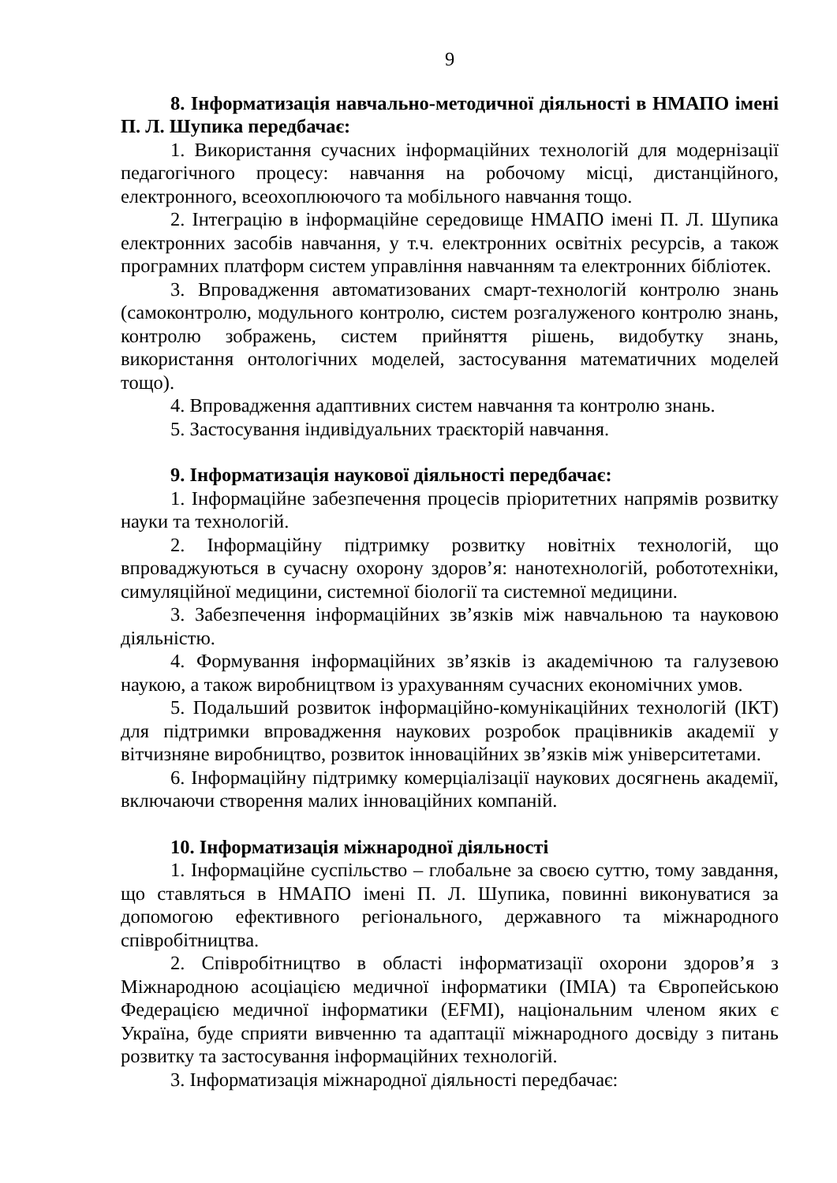9
8. Інформатизація навчально-методичної діяльності в НМАПО імені П. Л. Шупика передбачає:
1. Використання сучасних інформаційних технологій для модернізації педагогічного процесу: навчання на робочому місці, дистанційного, електронного, всеохоплюючого та мобільного навчання тощо.
2. Інтеграцію в інформаційне середовище НМАПО імені П. Л. Шупика електронних засобів навчання, у т.ч. електронних освітніх ресурсів, а також програмних платформ систем управління навчанням та електронних бібліотек.
3. Впровадження автоматизованих смарт-технологій контролю знань (самоконтролю, модульного контролю, систем розгалуженого контролю знань, контролю зображень, систем прийняття рішень, видобутку знань, використання онтологічних моделей, застосування математичних моделей тощо).
4. Впровадження адаптивних систем навчання та контролю знань.
5. Застосування індивідуальних траєкторій навчання.
9. Інформатизація наукової діяльності передбачає:
1. Інформаційне забезпечення процесів пріоритетних напрямів розвитку науки та технологій.
2. Інформаційну підтримку розвитку новітніх технологій, що впроваджуються в сучасну охорону здоров’я: нанотехнологій, робототехніки, симуляційної медицини, системної біології та системної медицини.
3. Забезпечення інформаційних зв’язків між навчальною та науковою діяльністю.
4. Формування інформаційних зв’язків із академічною та галузевою наукою, а також виробництвом із урахуванням сучасних економічних умов.
5. Подальший розвиток інформаційно-комунікаційних технологій (ІКТ) для підтримки впровадження наукових розробок працівників академії у вітчизняне виробництво, розвиток інноваційних зв’язків між університетами.
6. Інформаційну підтримку комерціалізації наукових досягнень академії, включаючи створення малих інноваційних компаній.
10. Інформатизація міжнародної діяльності
1. Інформаційне суспільство – глобальне за своєю суттю, тому завдання, що ставляться в НМАПО імені П. Л. Шупика, повинні виконуватися за допомогою ефективного регіонального, державного та міжнародного співробітництва.
2. Співробітництво в області інформатизації охорони здоров’я з Міжнародною асоціацією медичної інформатики (IMIA) та Європейською Федерацією медичної інформатики (EFMI), національним членом яких є Україна, буде сприяти вивченню та адаптації міжнародного досвіду з питань розвитку та застосування інформаційних технологій.
3. Інформатизація міжнародної діяльності передбачає: